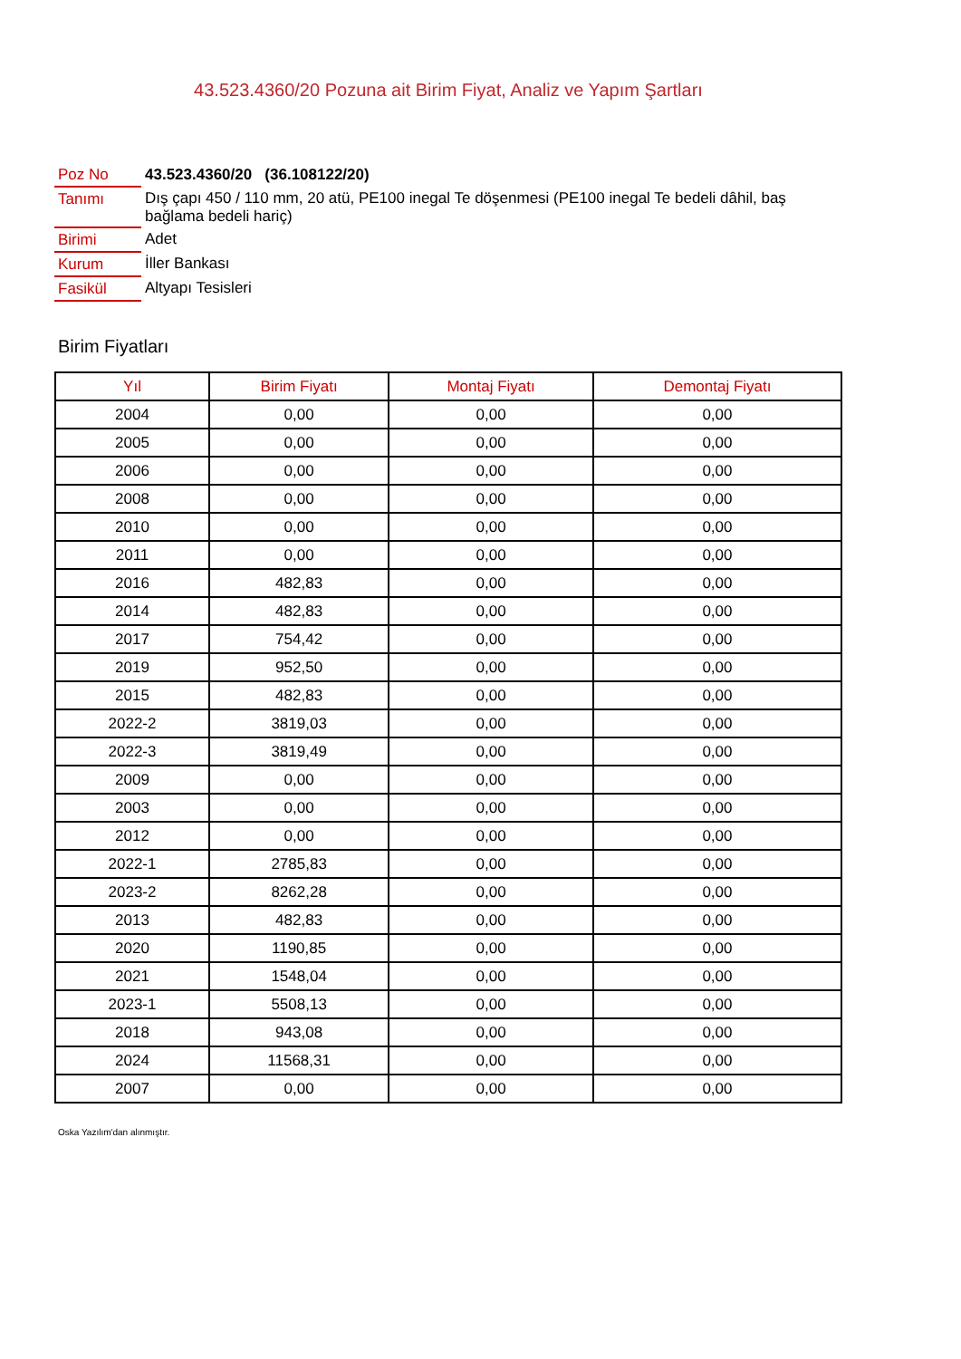43.523.4360/20 Pozuna ait Birim Fiyat, Analiz ve Yapım Şartları
| Poz No | 43.523.4360/20 (36.108122/20) |
| Tanımı | Dış çapı 450 / 110 mm, 20 atü, PE100 inegal Te döşenmesi (PE100 inegal Te bedeli dâhil, baş bağlama bedeli hariç) |
| Birimi | Adet |
| Kurum | İller Bankası |
| Fasikül | Altyapı Tesisleri |
Birim Fiyatları
| Yıl | Birim Fiyatı | Montaj Fiyatı | Demontaj Fiyatı |
| --- | --- | --- | --- |
| 2004 | 0,00 | 0,00 | 0,00 |
| 2005 | 0,00 | 0,00 | 0,00 |
| 2006 | 0,00 | 0,00 | 0,00 |
| 2008 | 0,00 | 0,00 | 0,00 |
| 2010 | 0,00 | 0,00 | 0,00 |
| 2011 | 0,00 | 0,00 | 0,00 |
| 2016 | 482,83 | 0,00 | 0,00 |
| 2014 | 482,83 | 0,00 | 0,00 |
| 2017 | 754,42 | 0,00 | 0,00 |
| 2019 | 952,50 | 0,00 | 0,00 |
| 2015 | 482,83 | 0,00 | 0,00 |
| 2022-2 | 3819,03 | 0,00 | 0,00 |
| 2022-3 | 3819,49 | 0,00 | 0,00 |
| 2009 | 0,00 | 0,00 | 0,00 |
| 2003 | 0,00 | 0,00 | 0,00 |
| 2012 | 0,00 | 0,00 | 0,00 |
| 2022-1 | 2785,83 | 0,00 | 0,00 |
| 2023-2 | 8262,28 | 0,00 | 0,00 |
| 2013 | 482,83 | 0,00 | 0,00 |
| 2020 | 1190,85 | 0,00 | 0,00 |
| 2021 | 1548,04 | 0,00 | 0,00 |
| 2023-1 | 5508,13 | 0,00 | 0,00 |
| 2018 | 943,08 | 0,00 | 0,00 |
| 2024 | 11568,31 | 0,00 | 0,00 |
| 2007 | 0,00 | 0,00 | 0,00 |
Oska Yazılım'dan alınmıştır.